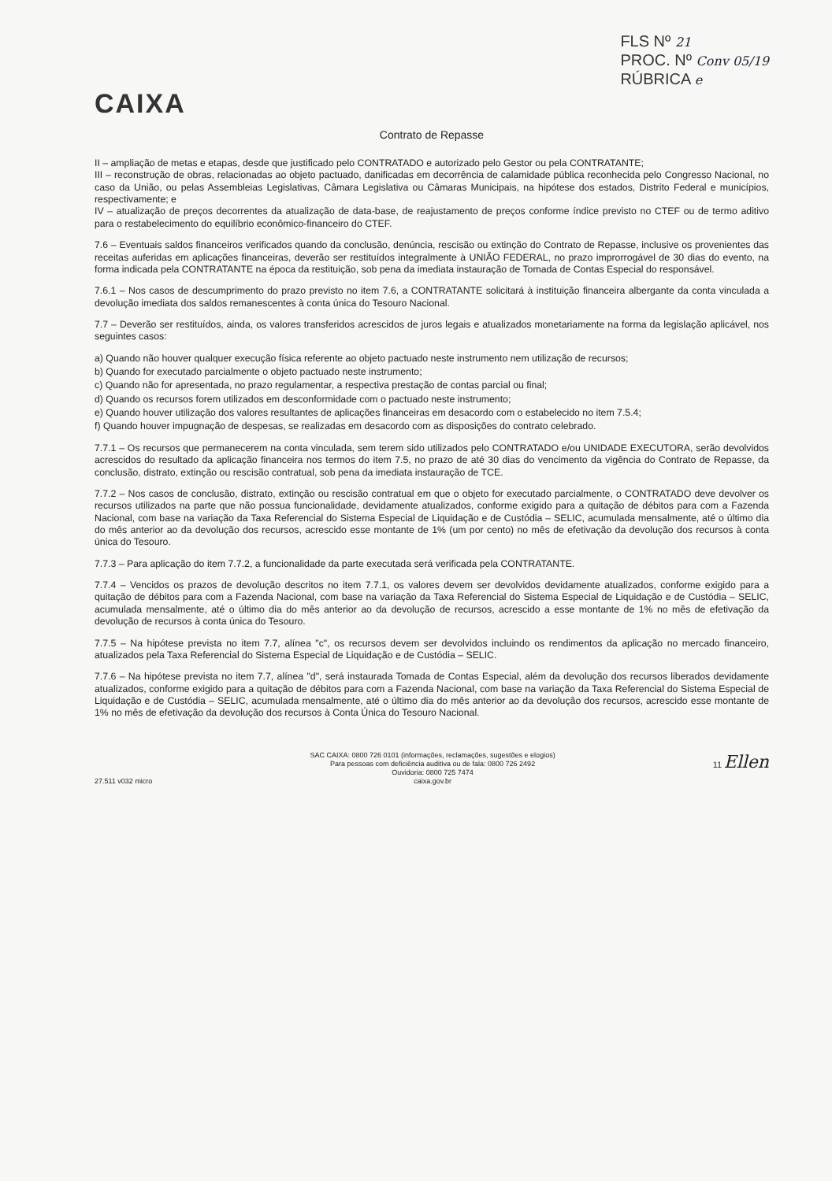CAIXA
FLS Nº 21
PROC. Nº Conv 05/19
RÚBRICA e
Contrato de Repasse
II – ampliação de metas e etapas, desde que justificado pelo CONTRATADO e autorizado pelo Gestor ou pela CONTRATANTE;
III – reconstrução de obras, relacionadas ao objeto pactuado, danificadas em decorrência de calamidade pública reconhecida pelo Congresso Nacional, no caso da União, ou pelas Assembleias Legislativas, Câmara Legislativa ou Câmaras Municipais, na hipótese dos estados, Distrito Federal e municípios, respectivamente; e
IV – atualização de preços decorrentes da atualização de data-base, de reajustamento de preços conforme índice previsto no CTEF ou de termo aditivo para o restabelecimento do equilíbrio econômico-financeiro do CTEF.
7.6 – Eventuais saldos financeiros verificados quando da conclusão, denúncia, rescisão ou extinção do Contrato de Repasse, inclusive os provenientes das receitas auferidas em aplicações financeiras, deverão ser restituídos integralmente à UNIÃO FEDERAL, no prazo improrrogável de 30 dias do evento, na forma indicada pela CONTRATANTE na época da restituição, sob pena da imediata instauração de Tomada de Contas Especial do responsável.
7.6.1 – Nos casos de descumprimento do prazo previsto no item 7.6, a CONTRATANTE solicitará à instituição financeira albergante da conta vinculada a devolução imediata dos saldos remanescentes à conta única do Tesouro Nacional.
7.7 – Deverão ser restituídos, ainda, os valores transferidos acrescidos de juros legais e atualizados monetariamente na forma da legislação aplicável, nos seguintes casos:
a) Quando não houver qualquer execução física referente ao objeto pactuado neste instrumento nem utilização de recursos;
b) Quando for executado parcialmente o objeto pactuado neste instrumento;
c) Quando não for apresentada, no prazo regulamentar, a respectiva prestação de contas parcial ou final;
d) Quando os recursos forem utilizados em desconformidade com o pactuado neste instrumento;
e) Quando houver utilização dos valores resultantes de aplicações financeiras em desacordo com o estabelecido no item 7.5.4;
f) Quando houver impugnação de despesas, se realizadas em desacordo com as disposições do contrato celebrado.
7.7.1 – Os recursos que permanecerem na conta vinculada, sem terem sido utilizados pelo CONTRATADO e/ou UNIDADE EXECUTORA, serão devolvidos acrescidos do resultado da aplicação financeira nos termos do item 7.5, no prazo de até 30 dias do vencimento da vigência do Contrato de Repasse, da conclusão, distrato, extinção ou rescisão contratual, sob pena da imediata instauração de TCE.
7.7.2 – Nos casos de conclusão, distrato, extinção ou rescisão contratual em que o objeto for executado parcialmente, o CONTRATADO deve devolver os recursos utilizados na parte que não possua funcionalidade, devidamente atualizados, conforme exigido para a quitação de débitos para com a Fazenda Nacional, com base na variação da Taxa Referencial do Sistema Especial de Liquidação e de Custódia – SELIC, acumulada mensalmente, até o último dia do mês anterior ao da devolução dos recursos, acrescido esse montante de 1% (um por cento) no mês de efetivação da devolução dos recursos à conta única do Tesouro.
7.7.3 – Para aplicação do item 7.7.2, a funcionalidade da parte executada será verificada pela CONTRATANTE.
7.7.4 – Vencidos os prazos de devolução descritos no item 7.7.1, os valores devem ser devolvidos devidamente atualizados, conforme exigido para a quitação de débitos para com a Fazenda Nacional, com base na variação da Taxa Referencial do Sistema Especial de Liquidação e de Custódia – SELIC, acumulada mensalmente, até o último dia do mês anterior ao da devolução de recursos, acrescido a esse montante de 1% no mês de efetivação da devolução de recursos à conta única do Tesouro.
7.7.5 – Na hipótese prevista no item 7.7, alínea "c", os recursos devem ser devolvidos incluindo os rendimentos da aplicação no mercado financeiro, atualizados pela Taxa Referencial do Sistema Especial de Liquidação e de Custódia – SELIC.
7.7.6 – Na hipótese prevista no item 7.7, alínea "d", será instaurada Tomada de Contas Especial, além da devolução dos recursos liberados devidamente atualizados, conforme exigido para a quitação de débitos para com a Fazenda Nacional, com base na variação da Taxa Referencial do Sistema Especial de Liquidação e de Custódia – SELIC, acumulada mensalmente, até o último dia do mês anterior ao da devolução dos recursos, acrescido esse montante de 1% no mês de efetivação da devolução dos recursos à Conta Única do Tesouro Nacional.
27.511 v032 micro SAC CAIXA: 0800 726 0101 (informações, reclamações, sugestões e elogios)
Para pessoas com deficiência auditiva ou de fala: 0800 726 2492
Ouvidoria: 0800 725 7474
caixa.gov.br
11 Ellen